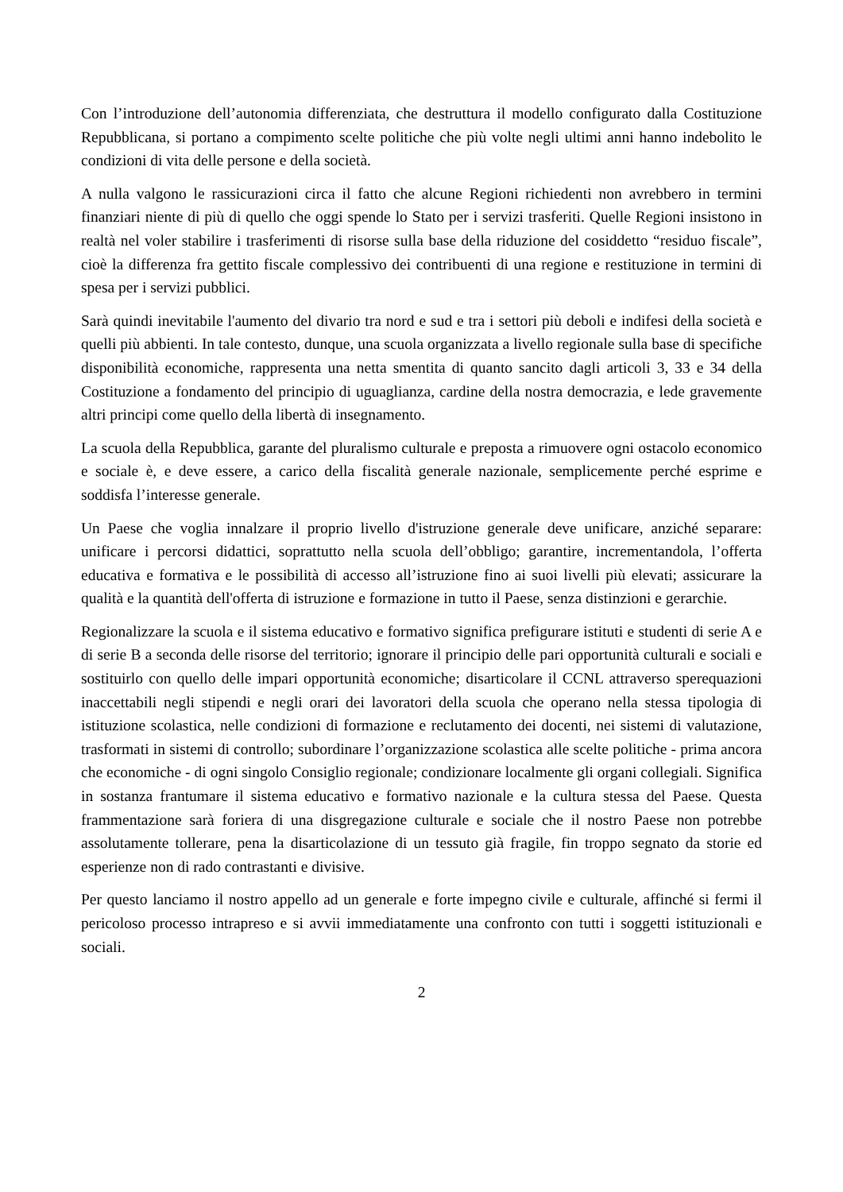Con l’introduzione dell’autonomia differenziata, che destruttura il modello configurato dalla Costituzione Repubblicana, si portano a compimento scelte politiche che più volte negli ultimi anni hanno indebolito le condizioni di vita delle persone e della società.
A nulla valgono le rassicurazioni circa il fatto che alcune Regioni richiedenti non avrebbero in termini finanziari niente di più di quello che oggi spende lo Stato per i servizi trasferiti. Quelle Regioni insistono in realtà nel voler stabilire i trasferimenti di risorse sulla base della riduzione del cosiddetto “residuo fiscale”, cioè la differenza fra gettito fiscale complessivo dei contribuenti di una regione e restituzione in termini di spesa per i servizi pubblici.
Sarà quindi inevitabile l'aumento del divario tra nord e sud e tra i settori più deboli e indifesi della società e quelli più abbienti. In tale contesto, dunque, una scuola organizzata a livello regionale sulla base di specifiche disponibilità economiche, rappresenta una netta smentita di quanto sancito dagli articoli 3, 33 e 34 della Costituzione a fondamento del principio di uguaglianza, cardine della nostra democrazia, e lede gravemente altri principi come quello della libertà di insegnamento.
La scuola della Repubblica, garante del pluralismo culturale e preposta a rimuovere ogni ostacolo economico e sociale è, e deve essere, a carico della fiscalità generale nazionale, semplicemente perché esprime e soddisfa l’interesse generale.
Un Paese che voglia innalzare il proprio livello d'istruzione generale deve unificare, anziché separare: unificare i percorsi didattici, soprattutto nella scuola dell’obbligo; garantire, incrementandola, l’offerta educativa e formativa e le possibilità di accesso all’istruzione fino ai suoi livelli più elevati; assicurare la qualità e la quantità dell'offerta di istruzione e formazione in tutto il Paese, senza distinzioni e gerarchie.
Regionalizzare la scuola e il sistema educativo e formativo significa prefigurare istituti e studenti di serie A e di serie B a seconda delle risorse del territorio; ignorare il principio delle pari opportunità culturali e sociali e sostituirlo con quello delle impari opportunità economiche; disarticolare il CCNL attraverso sperequazioni inaccettabili negli stipendi e negli orari dei lavoratori della scuola che operano nella stessa tipologia di istituzione scolastica, nelle condizioni di formazione e reclutamento dei docenti, nei sistemi di valutazione, trasformati in sistemi di controllo; subordinare l’organizzazione scolastica alle scelte politiche - prima ancora che economiche - di ogni singolo Consiglio regionale; condizionare localmente gli organi collegiali. Significa in sostanza frantumare il sistema educativo e formativo nazionale e la cultura stessa del Paese. Questa frammentazione sarà foriera di una disgregazione culturale e sociale che il nostro Paese non potrebbe assolutamente tollerare, pena la disarticolazione di un tessuto già fragile, fin troppo segnato da storie ed esperienze non di rado contrastanti e divisive.
Per questo lanciamo il nostro appello ad un generale e forte impegno civile e culturale, affinché si fermi il pericoloso processo intrapreso e si avvii immediatamente una confronto con tutti i soggetti istituzionali e sociali.
2